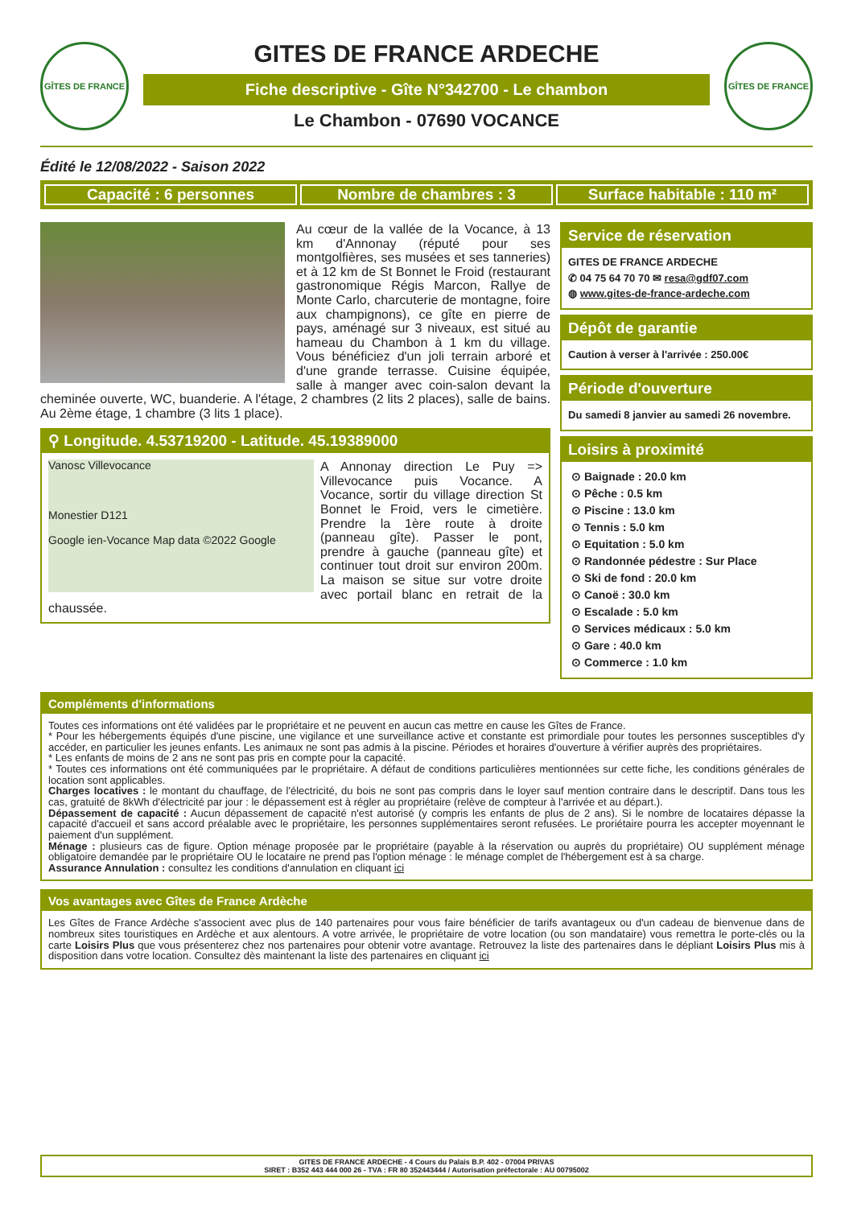GÎTES DE FRANCE
GITES DE FRANCE ARDECHE
Fiche descriptive - Gîte N°342700 - Le chambon
Le Chambon - 07690 VOCANCE
GÎTES DE FRANCE
Édité le 12/08/2022 - Saison 2022
Capacité : 6 personnes Nombre de chambres : 3 Surface habitable : 110 m²
Au cœur de la vallée de la Vocance, à 13 km d'Annonay (réputé pour ses montgolfières, ses musées et ses tanneries) et à 12 km de St Bonnet le Froid (restaurant gastronomique Régis Marcon, Rallye de Monte Carlo, charcuterie de montagne, foire aux champignons), ce gîte en pierre de pays, aménagé sur 3 niveaux, est situé au hameau du Chambon à 1 km du village. Vous bénéficiez d'un joli terrain arboré et d'une grande terrasse. Cuisine équipée, salle à manger avec coin-salon devant la cheminée ouverte, WC, buanderie. A l'étage, 2 chambres (2 lits 2 places), salle de bains. Au 2ème étage, 1 chambre (3 lits 1 place).
⚲ Longitude. 4.53719200 - Latitude. 45.19389000
Vanosc Villevocance
Monestier D121
Google ien-Vocance Map data ©2022 Google
A Annonay direction Le Puy => Villevocance puis Vocance. A Vocance, sortir du village direction St Bonnet le Froid, vers le cimetière. Prendre la 1ère route à droite (panneau gîte). Passer le pont, prendre à gauche (panneau gîte) et continuer tout droit sur environ 200m. La maison se situe sur votre droite avec portail blanc en retrait de la chaussée.
Service de réservation
GITES DE FRANCE ARDECHE
✆ 04 75 64 70 70 ✉ resa@gdf07.com
◍ www.gites-de-france-ardeche.com
Dépôt de garantie
Caution à verser à l'arrivée : 250.00€
Période d'ouverture
Du samedi 8 janvier au samedi 26 novembre.
Loisirs à proximité
⊙ Baignade : 20.0 km
⊙ Pêche : 0.5 km
⊙ Piscine : 13.0 km
⊙ Tennis : 5.0 km
⊙ Equitation : 5.0 km
⊙ Randonnée pédestre : Sur Place
⊙ Ski de fond : 20.0 km
⊙ Canoë : 30.0 km
⊙ Escalade : 5.0 km
⊙ Services médicaux : 5.0 km
⊙ Gare : 40.0 km
⊙ Commerce : 1.0 km
Compléments d'informations
Toutes ces informations ont été validées par le propriétaire et ne peuvent en aucun cas mettre en cause les Gîtes de France.
* Pour les hébergements équipés d'une piscine, une vigilance et une surveillance active et constante est primordiale pour toutes les personnes susceptibles d'y accéder, en particulier les jeunes enfants. Les animaux ne sont pas admis à la piscine. Périodes et horaires d'ouverture à vérifier auprès des propriétaires.
* Les enfants de moins de 2 ans ne sont pas pris en compte pour la capacité.
* Toutes ces informations ont été communiquées par le propriétaire. A défaut de conditions particulières mentionnées sur cette fiche, les conditions générales de location sont applicables.
Charges locatives : le montant du chauffage, de l'électricité, du bois ne sont pas compris dans le loyer sauf mention contraire dans le descriptif. Dans tous les cas, gratuité de 8kWh d'électricité par jour : le dépassement est à régler au propriétaire (relève de compteur à l'arrivée et au départ.).
Dépassement de capacité : Aucun dépassement de capacité n'est autorisé (y compris les enfants de plus de 2 ans). Si le nombre de locataires dépasse la capacité d'accueil et sans accord préalable avec le propriétaire, les personnes supplémentaires seront refusées. Le proriétaire pourra les accepter moyennant le paiement d'un supplément.
Ménage : plusieurs cas de figure. Option ménage proposée par le propriétaire (payable à la réservation ou auprès du propriétaire) OU supplément ménage obligatoire demandée par le propriétaire OU le locataire ne prend pas l'option ménage : le ménage complet de l'hébergement est à sa charge.
Assurance Annulation : consultez les conditions d'annulation en cliquant ici
Vos avantages avec Gîtes de France Ardèche
Les Gîtes de France Ardèche s'associent avec plus de 140 partenaires pour vous faire bénéficier de tarifs avantageux ou d'un cadeau de bienvenue dans de nombreux sites touristiques en Ardèche et aux alentours. A votre arrivée, le propriétaire de votre location (ou son mandataire) vous remettra le porte-clés ou la carte Loisirs Plus que vous présenterez chez nos partenaires pour obtenir votre avantage. Retrouvez la liste des partenaires dans le dépliant Loisirs Plus mis à disposition dans votre location. Consultez dès maintenant la liste des partenaires en cliquant ici
GITES DE FRANCE ARDECHE - 4 Cours du Palais B.P. 402 - 07004 PRIVAS
SIRET : B352 443 444 000 26 - TVA : FR 80 352443444 / Autorisation préfectorale : AU 00795002